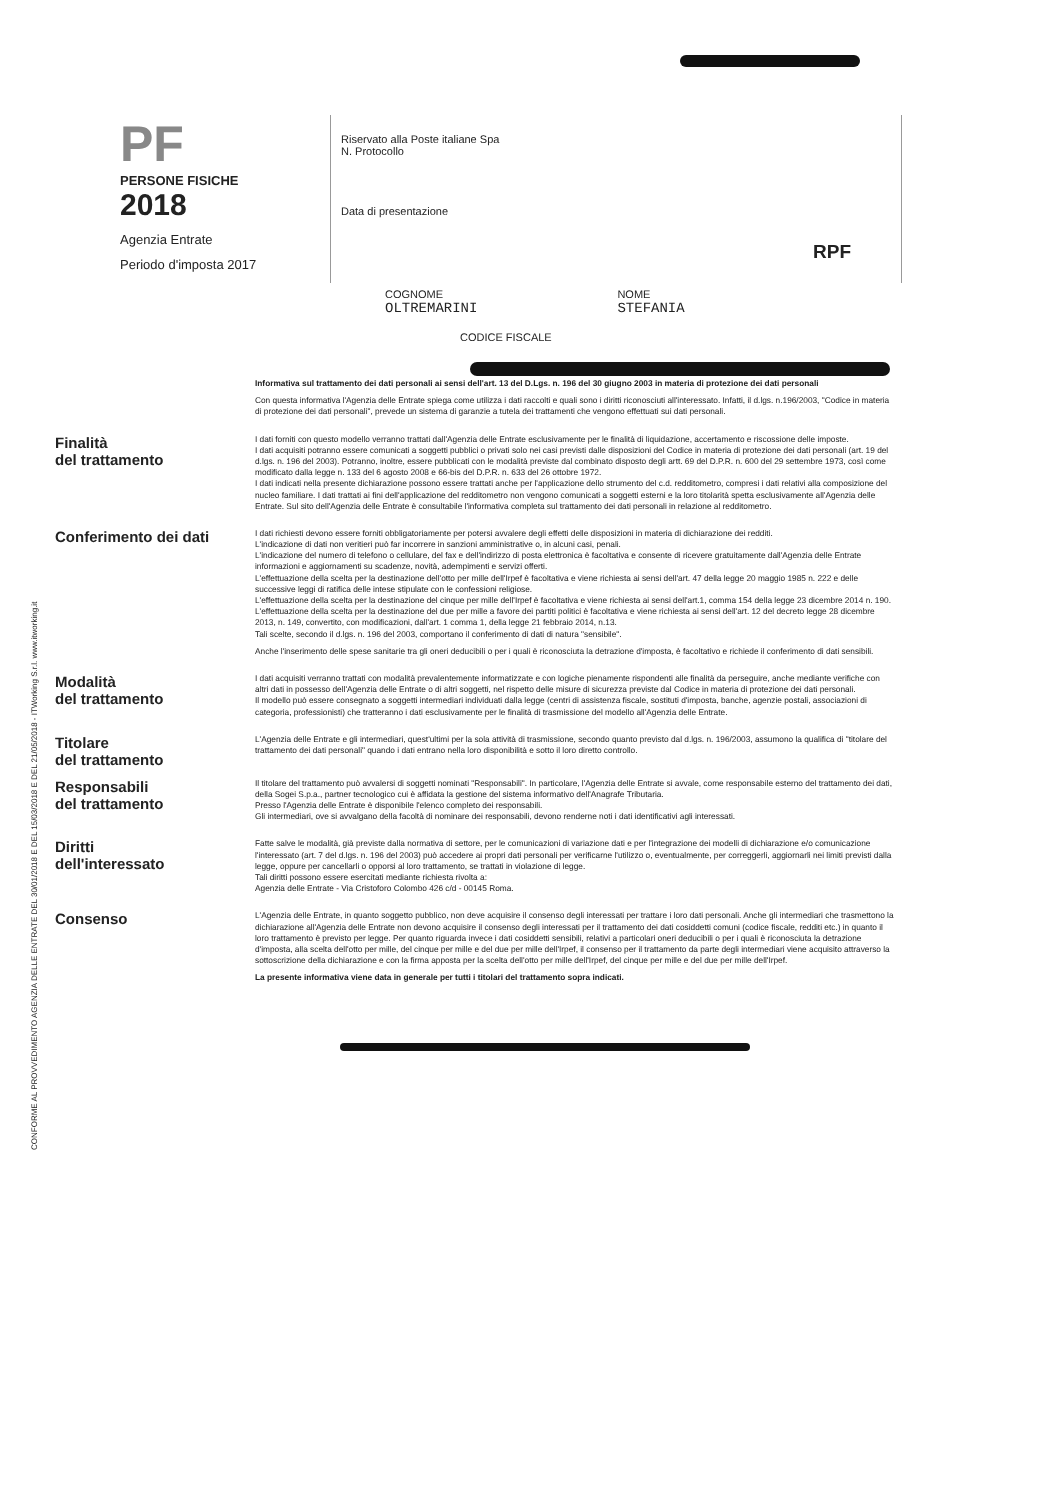PF
PERSONE FISICHE
2018
Agenzia Entrate
Periodo d'imposta 2017
Riservato alla Poste italiane Spa
N. Protocollo
Data di presentazione
RPF
COGNOME
OLTREMARINI
NOME
STEFANIA
CODICE FISCALE
CONFORME AL PROVVEDIMENTO AGENZIA DELLE ENTRATE DEL 30/01/2018 E DEL 15/03/2018 E DEL 21/05/2018 - ITWorking S.r.l. www.itworking.it
Informativa sul trattamento dei dati personali ai sensi dell'art. 13 del D.Lgs. n. 196 del 30 giugno 2003 in materia di protezione dei dati personali
Con questa informativa l'Agenzia delle Entrate spiega come utilizza i dati raccolti e quali sono i diritti riconosciuti all'interessato. Infatti, il d.lgs. n.196/2003, "Codice in materia di protezione dei dati personali", prevede un sistema di garanzie a tutela dei trattamenti che vengono effettuati sui dati personali.
Finalità
del trattamento
I dati forniti con questo modello verranno trattati dall'Agenzia delle Entrate esclusivamente per le finalità di liquidazione, accertamento e riscossione delle imposte.
I dati acquisiti potranno essere comunicati a soggetti pubblici o privati solo nei casi previsti dalle disposizioni del Codice in materia di protezione dei dati personali (art. 19 del d.lgs. n. 196 del 2003). Potranno, inoltre, essere pubblicati con le modalità previste dal combinato disposto degli artt. 69 del D.P.R. n. 600 del 29 settembre 1973, così come modificato dalla legge n. 133 del 6 agosto 2008 e 66-bis del D.P.R. n. 633 del 26 ottobre 1972.
I dati indicati nella presente dichiarazione possono essere trattati anche per l'applicazione dello strumento del c.d. redditometro, compresi i dati relativi alla composizione del nucleo familiare. I dati trattati ai fini dell'applicazione del redditometro non vengono comunicati a soggetti esterni e la loro titolarità spetta esclusivamente all'Agenzia delle Entrate. Sul sito dell'Agenzia delle Entrate è consultabile l'informativa completa sul trattamento dei dati personali in relazione al redditometro.
Conferimento dei dati
I dati richiesti devono essere forniti obbligatoriamente per potersi avvalere degli effetti delle disposizioni in materia di dichiarazione dei redditi.
L'indicazione di dati non veritieri può far incorrere in sanzioni amministrative o, in alcuni casi, penali.
L'indicazione del numero di telefono o cellulare, del fax e dell'indirizzo di posta elettronica è facoltativa e consente di ricevere gratuitamente dall'Agenzia delle Entrate informazioni e aggiornamenti su scadenze, novità, adempimenti e servizi offerti.
L'effettuazione della scelta per la destinazione dell'otto per mille dell'Irpef è facoltativa e viene richiesta ai sensi dell'art. 47 della legge 20 maggio 1985 n. 222 e delle successive leggi di ratifica delle intese stipulate con le confessioni religiose.
L'effettuazione della scelta per la destinazione del cinque per mille dell'Irpef è facoltativa e viene richiesta ai sensi dell'art.1, comma 154 della legge 23 dicembre 2014 n. 190.
L'effettuazione della scelta per la destinazione del due per mille a favore dei partiti politici è facoltativa e viene richiesta ai sensi dell'art. 12 del decreto legge 28 dicembre 2013, n. 149, convertito, con modificazioni, dall'art. 1 comma 1, della legge 21 febbraio 2014, n.13.
Tali scelte, secondo il d.lgs. n. 196 del 2003, comportano il conferimento di dati di natura "sensibile".
Anche l'inserimento delle spese sanitarie tra gli oneri deducibili o per i quali è riconosciuta la detrazione d'imposta, è facoltativo e richiede il conferimento di dati sensibili.
Modalità
del trattamento
I dati acquisiti verranno trattati con modalità prevalentemente informatizzate e con logiche pienamente rispondenti alle finalità da perseguire, anche mediante verifiche con altri dati in possesso dell'Agenzia delle Entrate o di altri soggetti, nel rispetto delle misure di sicurezza previste dal Codice in materia di protezione dei dati personali.
Il modello può essere consegnato a soggetti intermediari individuati dalla legge (centri di assistenza fiscale, sostituti d'imposta, banche, agenzie postali, associazioni di categoria, professionisti) che tratteranno i dati esclusivamente per le finalità di trasmissione del modello all'Agenzia delle Entrate.
Titolare
del trattamento
L'Agenzia delle Entrate e gli intermediari, quest'ultimi per la sola attività di trasmissione, secondo quanto previsto dal d.lgs. n. 196/2003, assumono la qualifica di "titolare del trattamento dei dati personali" quando i dati entrano nella loro disponibilità e sotto il loro diretto controllo.
Responsabili
del trattamento
Il titolare del trattamento può avvalersi di soggetti nominati "Responsabili". In particolare, l'Agenzia delle Entrate si avvale, come responsabile esterno del trattamento dei dati, della Sogei S.p.a., partner tecnologico cui è affidata la gestione del sistema informativo dell'Anagrafe Tributaria.
Presso l'Agenzia delle Entrate è disponibile l'elenco completo dei responsabili.
Gli intermediari, ove si avvalgano della facoltà di nominare dei responsabili, devono renderne noti i dati identificativi agli interessati.
Diritti
dell'interessato
Fatte salve le modalità, già previste dalla normativa di settore, per le comunicazioni di variazione dati e per l'integrazione dei modelli di dichiarazione e/o comunicazione l'interessato (art. 7 del d.lgs. n. 196 del 2003) può accedere ai propri dati personali per verificarne l'utilizzo o, eventualmente, per correggerli, aggiornarli nei limiti previsti dalla legge, oppure per cancellarli o opporsi al loro trattamento, se trattati in violazione di legge.
Tali diritti possono essere esercitati mediante richiesta rivolta a:
Agenzia delle Entrate - Via Cristoforo Colombo 426 c/d - 00145 Roma.
Consenso
L'Agenzia delle Entrate, in quanto soggetto pubblico, non deve acquisire il consenso degli interessati per trattare i loro dati personali. Anche gli intermediari che trasmettono la dichiarazione all'Agenzia delle Entrate non devono acquisire il consenso degli interessati per il trattamento dei dati cosiddetti comuni (codice fiscale, redditi etc.) in quanto il loro trattamento è previsto per legge. Per quanto riguarda invece i dati cosiddetti sensibili, relativi a particolari oneri deducibili o per i quali è riconosciuta la detrazione d'imposta, alla scelta dell'otto per mille, del cinque per mille e del due per mille dell'Irpef, il consenso per il trattamento da parte degli intermediari viene acquisito attraverso la sottoscrizione della dichiarazione e con la firma apposta per la scelta dell'otto per mille dell'Irpef, del cinque per mille e del due per mille dell'Irpef.
La presente informativa viene data in generale per tutti i titolari del trattamento sopra indicati.